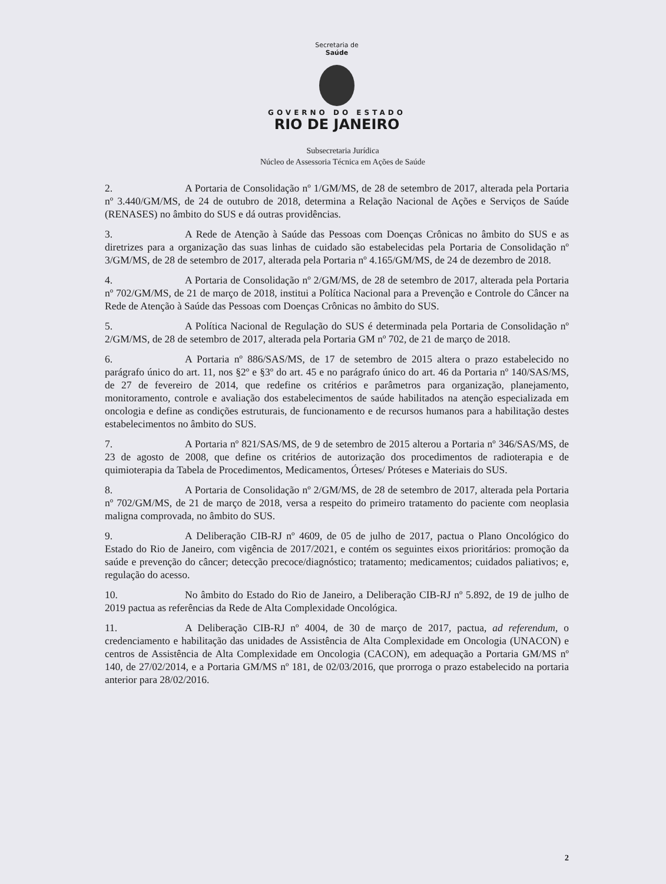Secretaria de
Saúde
GOVERNO DO ESTADO
RIO DE JANEIRO
Subsecretaria Jurídica
Núcleo de Assessoria Técnica em Ações de Saúde
2. A Portaria de Consolidação nº 1/GM/MS, de 28 de setembro de 2017, alterada pela Portaria nº 3.440/GM/MS, de 24 de outubro de 2018, determina a Relação Nacional de Ações e Serviços de Saúde (RENASES) no âmbito do SUS e dá outras providências.
3. A Rede de Atenção à Saúde das Pessoas com Doenças Crônicas no âmbito do SUS e as diretrizes para a organização das suas linhas de cuidado são estabelecidas pela Portaria de Consolidação nº 3/GM/MS, de 28 de setembro de 2017, alterada pela Portaria nº 4.165/GM/MS, de 24 de dezembro de 2018.
4. A Portaria de Consolidação nº 2/GM/MS, de 28 de setembro de 2017, alterada pela Portaria nº 702/GM/MS, de 21 de março de 2018, institui a Política Nacional para a Prevenção e Controle do Câncer na Rede de Atenção à Saúde das Pessoas com Doenças Crônicas no âmbito do SUS.
5. A Política Nacional de Regulação do SUS é determinada pela Portaria de Consolidação nº 2/GM/MS, de 28 de setembro de 2017, alterada pela Portaria GM nº 702, de 21 de março de 2018.
6. A Portaria nº 886/SAS/MS, de 17 de setembro de 2015 altera o prazo estabelecido no parágrafo único do art. 11, nos §2º e §3º do art. 45 e no parágrafo único do art. 46 da Portaria nº 140/SAS/MS, de 27 de fevereiro de 2014, que redefine os critérios e parâmetros para organização, planejamento, monitoramento, controle e avaliação dos estabelecimentos de saúde habilitados na atenção especializada em oncologia e define as condições estruturais, de funcionamento e de recursos humanos para a habilitação destes estabelecimentos no âmbito do SUS.
7. A Portaria nº 821/SAS/MS, de 9 de setembro de 2015 alterou a Portaria nº 346/SAS/MS, de 23 de agosto de 2008, que define os critérios de autorização dos procedimentos de radioterapia e de quimioterapia da Tabela de Procedimentos, Medicamentos, Órteses/ Próteses e Materiais do SUS.
8. A Portaria de Consolidação nº 2/GM/MS, de 28 de setembro de 2017, alterada pela Portaria nº 702/GM/MS, de 21 de março de 2018, versa a respeito do primeiro tratamento do paciente com neoplasia maligna comprovada, no âmbito do SUS.
9. A Deliberação CIB-RJ nº 4609, de 05 de julho de 2017, pactua o Plano Oncológico do Estado do Rio de Janeiro, com vigência de 2017/2021, e contém os seguintes eixos prioritários: promoção da saúde e prevenção do câncer; detecção precoce/diagnóstico; tratamento; medicamentos; cuidados paliativos; e, regulação do acesso.
10. No âmbito do Estado do Rio de Janeiro, a Deliberação CIB-RJ nº 5.892, de 19 de julho de 2019 pactua as referências da Rede de Alta Complexidade Oncológica.
11. A Deliberação CIB-RJ nº 4004, de 30 de março de 2017, pactua, ad referendum, o credenciamento e habilitação das unidades de Assistência de Alta Complexidade em Oncologia (UNACON) e centros de Assistência de Alta Complexidade em Oncologia (CACON), em adequação a Portaria GM/MS nº 140, de 27/02/2014, e a Portaria GM/MS nº 181, de 02/03/2016, que prorroga o prazo estabelecido na portaria anterior para 28/02/2016.
2